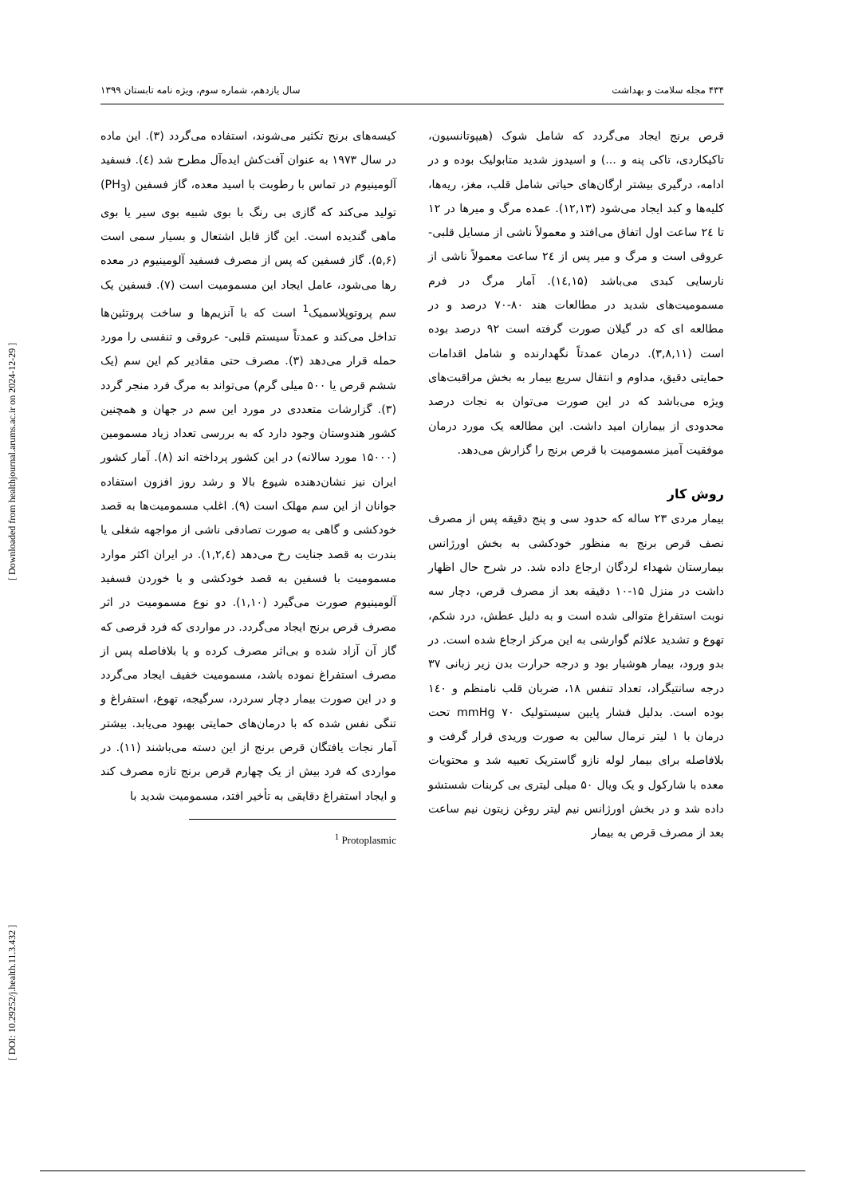۴۳۴ مجله سلامت و بهداشت سال یازدهم، شماره سوم، ویژه نامه تابستان ۱۳۹۹
کیسه‌های برنج تکثیر می‌شوند، استفاده می‌گردد (۳). این ماده در سال ۱۹۷۳ به عنوان آفت‌کش ایده‌آل مطرح شد (٤). فسفید آلومینیوم در تماس با رطوبت با اسید معده، گاز فسفین (PH<sub>3</sub>) تولید می‌کند که گازی بی رنگ با بوی شبیه بوی سیر یا بوی ماهی گندیده است. این گاز قابل اشتعال و بسیار سمی است (۵,۶). گاز فسفین که پس از مصرف فسفید آلومینیوم در معده رها می‌شود، عامل ایجاد این مسمومیت است (۷). فسفین یک سم پروتوپلاسمیک<sup>1</sup> است که با آنزیم‌ها و ساخت پروتئین‌ها تداخل می‌کند و عمدتاً سیستم قلبی- عروقی و تنفسی را مورد حمله قرار می‌دهد (۳). مصرف حتی مقادیر کم این سم (یک ششم قرص یا ۵۰۰ میلی گرم) می‌تواند به مرگ فرد منجر گردد (۳). گزارشات متعددی در مورد این سم در جهان و همچنین کشور هندوستان وجود دارد که به بررسی تعداد زیاد مسمومین (۱۵۰۰۰ مورد سالانه) در این کشور پرداخته اند (۸). آمار کشور ایران نیز نشان‌دهنده شیوع بالا و رشد روز افزون استفاده جوانان از این سم مهلک است (۹). اغلب مسمومیت‌ها به قصد خودکشی و گاهی به صورت تصادفی ناشی از مواجهه شغلی یا بندرت به قصد جنایت رخ می‌دهد (۱,۲,٤). در ایران اکثر موارد مسمومیت با فسفین به قصد خودکشی و با خوردن فسفید آلومینیوم صورت می‌گیرد (۱,۱۰). دو نوع مسمومیت در اثر مصرف قرص برنج ایجاد می‌گردد. در مواردی که فرد قرصی که گاز آن آزاد شده و بی‌اثر مصرف کرده و یا بلافاصله پس از مصرف استفراغ نموده باشد، مسمومیت خفیف ایجاد می‌گردد و در این صورت بیمار دچار سردرد، سرگیجه، تهوع، استفراغ و تنگی نفس شده که با درمان‌های حمایتی بهبود می‌یابد. بیشتر آمار نجات یافتگان قرص برنج از این دسته می‌باشند (۱۱). در مواردی که فرد بیش از یک چهارم قرص برنج تازه مصرف کند و ایجاد استفراغ دقایقی به تأخیر افتد، مسمومیت شدید با
<sup>1</sup> Protoplasmic
قرص برنج ایجاد می‌گردد که شامل شوک (هیپوتانسیون، تاکیکاردی، تاکی پنه و ...) و اسیدوز شدید متابولیک بوده و در ادامه، درگیری بیشتر ارگان‌های حیاتی شامل قلب، مغز، ریه‌ها، کلیه‌ها و کبد ایجاد می‌شود (۱۲,۱۳). عمده مرگ و میرها در ۱۲ تا ۲٤ ساعت اول اتفاق می‌افتد و معمولاً ناشی از مسایل قلبی- عروقی است و مرگ و میر پس از ۲٤ ساعت معمولاً ناشی از نارسایی کبدی می‌باشد (۱٤,۱۵). آمار مرگ در فرم مسمومیت‌های شدید در مطالعات هند ۸۰-۷۰ درصد و در مطالعه ای که در گیلان صورت گرفته است ۹۲ درصد بوده است (۳,۸,۱۱). درمان عمدتاً نگهدارنده و شامل اقدامات حمایتی دقیق، مداوم و انتقال سریع بیمار به بخش مراقبت‌های ویژه می‌باشد که در این صورت می‌توان به نجات درصد محدودی از بیماران امید داشت. این مطالعه یک مورد درمان موفقیت آمیز مسمومیت با قرص برنج را گزارش می‌دهد.
روش کار
بیمار مردی ۲۳ ساله که حدود سی و پنج دقیقه پس از مصرف نصف قرص برنج به منظور خودکشی به بخش اورژانس بیمارستان شهداء لردگان ارجاع داده شد. در شرح حال اظهار داشت در منزل ۱۵-۱۰ دقیقه بعد از مصرف قرص، دچار سه نوبت استفراغ متوالی شده است و به دلیل عطش، درد شکم، تهوع و تشدید علائم گوارشی به این مرکز ارجاع شده است. در بدو ورود، بیمار هوشیار بود و درجه حرارت بدن زیر زبانی ۳۷ درجه سانتیگراد، تعداد تنفس ۱۸، ضربان قلب نامنظم و ۱٤۰ بوده است. بدلیل فشار پایین سیستولیک ۷۰ mmHg تحت درمان با ۱ لیتر نرمال سالین به صورت وریدی قرار گرفت و بلافاصله برای بیمار لوله نازو گاستریک تعبیه شد و محتویات معده با شارکول و یک ویال ۵۰ میلی لیتری بی کربنات شستشو داده شد و در بخش اورژانس نیم لیتر روغن زیتون نیم ساعت بعد از مصرف قرص به بیمار
[ DOI: 10.29252/j.health.11.3.432 ] [ Downloaded from healthjournal.arums.ac.ir on 2024-12-29 ]